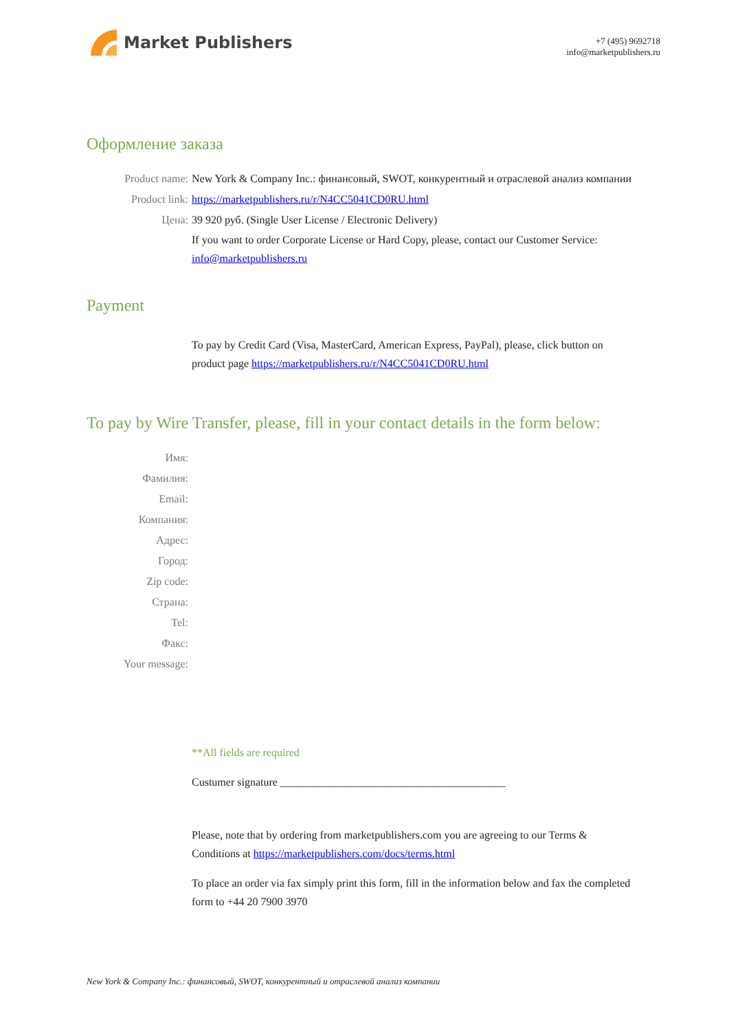Market Publishers
+7 (495) 9692718
info@marketpublishers.ru
Оформление заказа
Product name: New York & Company Inc.: финансовый, SWOT, конкурентный и отраслевой анализ компании
Product link: https://marketpublishers.ru/r/N4CC5041CD0RU.html
Цена: 39 920 руб. (Single User License / Electronic Delivery)
If you want to order Corporate License or Hard Copy, please, contact our Customer Service:
info@marketpublishers.ru
Payment
To pay by Credit Card (Visa, MasterCard, American Express, PayPal), please, click button on product page https://marketpublishers.ru/r/N4CC5041CD0RU.html
To pay by Wire Transfer, please, fill in your contact details in the form below:
Имя:
Фамилия:
Email:
Компания:
Адрес:
Город:
Zip code:
Страна:
Tel:
Факс:
Your message:
**All fields are required
Custumer signature _________________________________________
Please, note that by ordering from marketpublishers.com you are agreeing to our Terms & Conditions at https://marketpublishers.com/docs/terms.html
To place an order via fax simply print this form, fill in the information below and fax the completed form to +44 20 7900 3970
New York & Company Inc.: финансовый, SWOT, конкурентный и отраслевой анализ компании